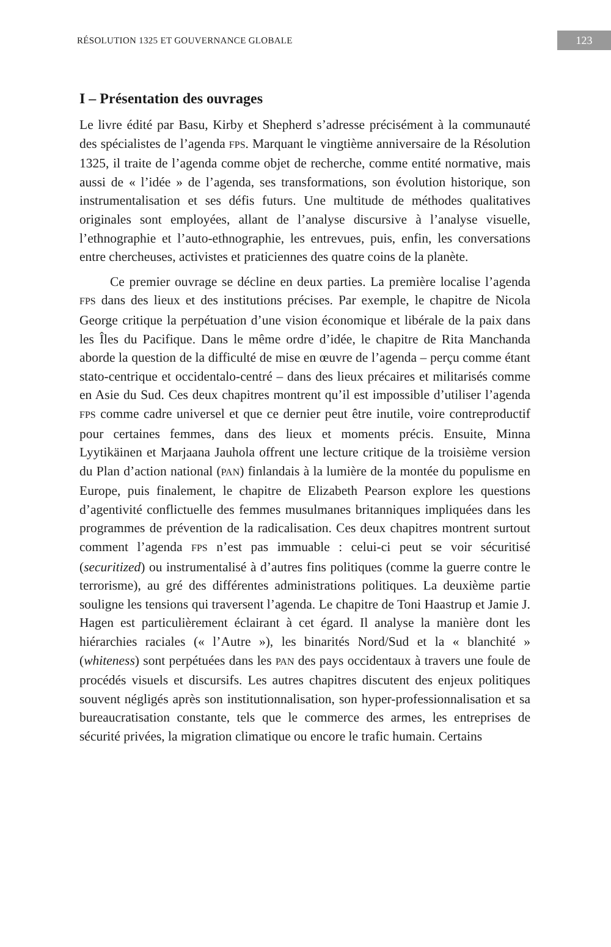RÉSOLUTION 1325 ET GOUVERNANCE GLOBALE 123
I – Présentation des ouvrages
Le livre édité par Basu, Kirby et Shepherd s’adresse précisément à la communauté des spécialistes de l’agenda FPS. Marquant le vingtième anniversaire de la Résolution 1325, il traite de l’agenda comme objet de recherche, comme entité normative, mais aussi de « l’idée » de l’agenda, ses transformations, son évolution historique, son instrumentalisation et ses défis futurs. Une multitude de méthodes qualitatives originales sont employées, allant de l’analyse discursive à l’analyse visuelle, l’ethnographie et l’auto-ethnographie, les entrevues, puis, enfin, les conversations entre chercheuses, activistes et praticiennes des quatre coins de la planète.
Ce premier ouvrage se décline en deux parties. La première localise l’agenda FPS dans des lieux et des institutions précises. Par exemple, le chapitre de Nicola George critique la perpétuation d’une vision économique et libérale de la paix dans les Îles du Pacifique. Dans le même ordre d’idée, le chapitre de Rita Manchanda aborde la question de la difficulté de mise en œuvre de l’agenda – perçu comme étant stato-centrique et occidentalo-centré – dans des lieux précaires et militarisés comme en Asie du Sud. Ces deux chapitres montrent qu’il est impossible d’utiliser l’agenda FPS comme cadre universel et que ce dernier peut être inutile, voire contreproductif pour certaines femmes, dans des lieux et moments précis. Ensuite, Minna Lyytikäinen et Marjaana Jauhola offrent une lecture critique de la troisième version du Plan d’action national (PAN) finlandais à la lumière de la montée du populisme en Europe, puis finalement, le chapitre de Elizabeth Pearson explore les questions d’agentivité conflictuelle des femmes musulmanes britanniques impliquées dans les programmes de prévention de la radicalisation. Ces deux chapitres montrent surtout comment l’agenda FPS n’est pas immuable : celui-ci peut se voir sécuritisé (securitized) ou instrumentalisé à d’autres fins politiques (comme la guerre contre le terrorisme), au gré des différentes administrations politiques. La deuxième partie souligne les tensions qui traversent l’agenda. Le chapitre de Toni Haastrup et Jamie J. Hagen est particulièrement éclairant à cet égard. Il analyse la manière dont les hiérarchies raciales (« l’Autre »), les binarités Nord/Sud et la « blanchité » (whiteness) sont perpétuées dans les PAN des pays occidentaux à travers une foule de procédés visuels et discursifs. Les autres chapitres discutent des enjeux politiques souvent négligés après son institutionnalisation, son hyper-professionnalisation et sa bureaucratisation constante, tels que le commerce des armes, les entreprises de sécurité privées, la migration climatique ou encore le trafic humain. Certains